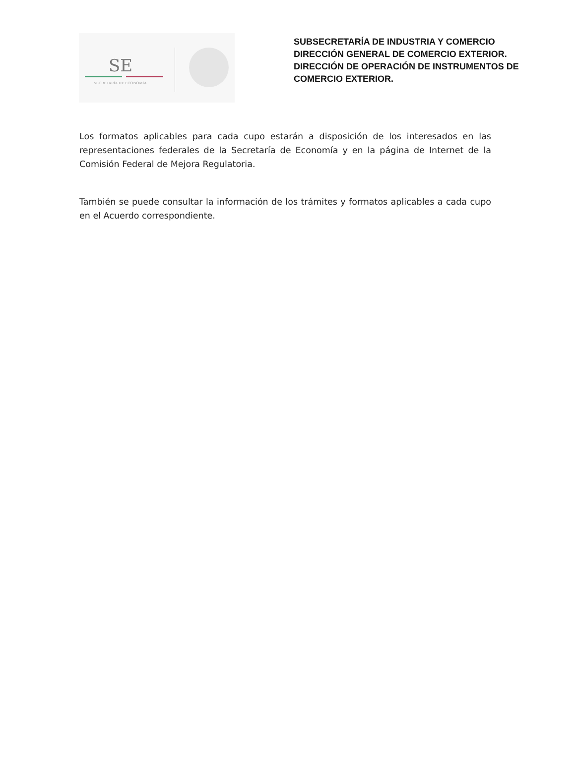SE
SECRETARÍA DE ECONOMÍA
SUBSECRETARÍA DE INDUSTRIA Y COMERCIO
DIRECCIÓN GENERAL DE COMERCIO EXTERIOR.
DIRECCIÓN DE OPERACIÓN DE INSTRUMENTOS DE
COMERCIO EXTERIOR.
Los formatos aplicables para cada cupo estarán a disposición de los interesados en las representaciones federales de la Secretaría de Economía y en la página de Internet de la Comisión Federal de Mejora Regulatoria.
También se puede consultar la información de los trámites y formatos aplicables a cada cupo en el Acuerdo correspondiente.